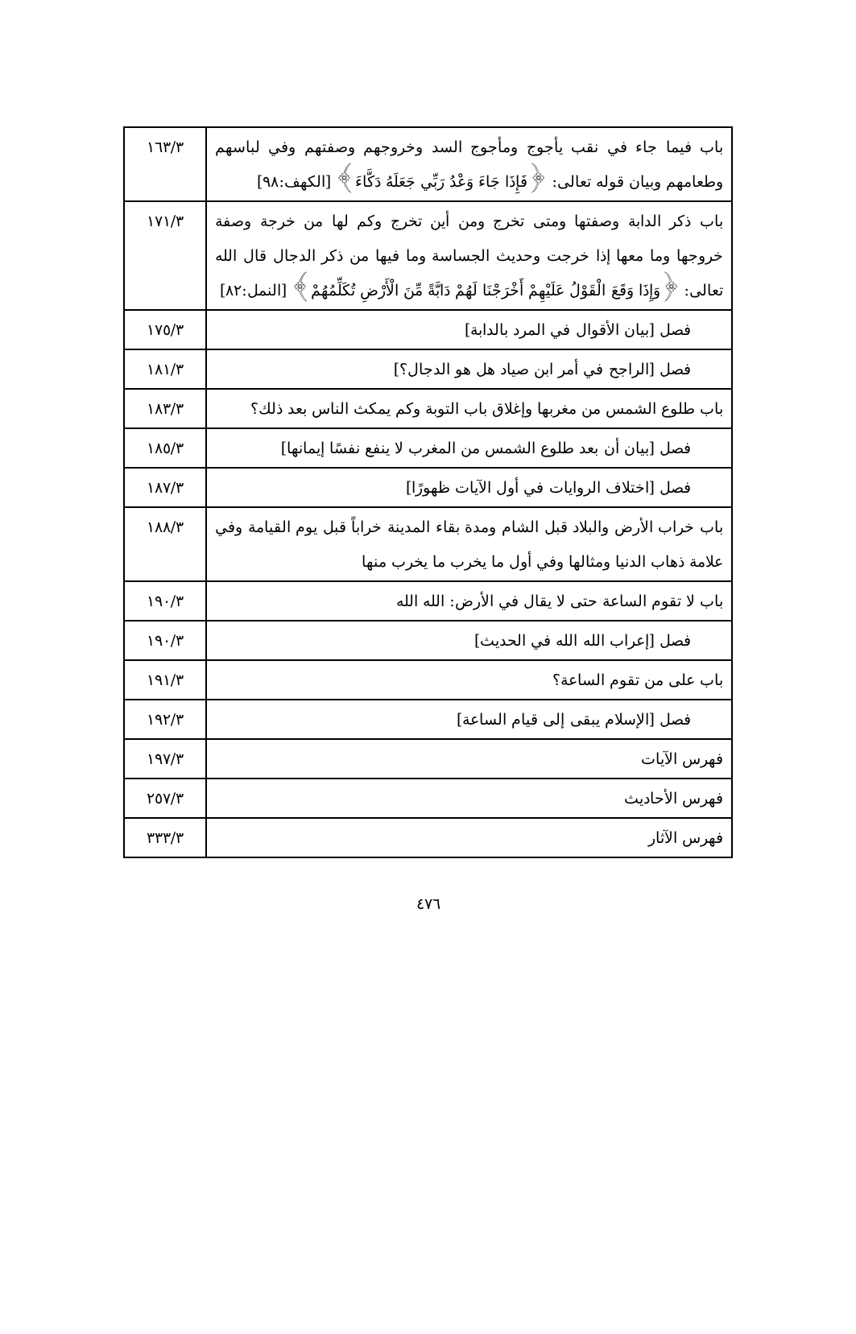| باب فيما جاء في نقب يأجوج ومأجوج السد وخروجهم وصفتهم وفي لباسهم وطعامهم وبيان قوله تعالى: ﴿فَإِذَا جَاءَ وَعْدُ رَبِّي جَعَلَهُ دَكَّاءَ﴾ [الكهف:٩٨] | ١٦٣/٣ |
| باب ذكر الدابة وصفتها ومتى تخرج ومن أين تخرج وكم لها من خرجة وصفة خروجها وما معها إذا خرجت وحديث الجساسة وما فيها من ذكر الدجال قال الله تعالى: ﴿وَإِذَا وَقَعَ الْقَوْلُ عَلَيْهِمْ أَخْرَجْنَا لَهُمْ دَابَّةً مِّنَ الْأَرْضِ تُكَلِّمُهُمْ﴾ [النمل:٨٢] | ١٧١/٣ |
| فصل [بيان الأقوال في المرد بالدابة] | ١٧٥/٣ |
| فصل [الراجح في أمر ابن صياد هل هو الدجال؟] | ١٨١/٣ |
| باب طلوع الشمس من مغربها وإغلاق باب التوبة وكم يمكث الناس بعد ذلك؟ | ١٨٣/٣ |
| فصل [بيان أن بعد طلوع الشمس من المغرب لا ينفع نفسًا إيمانها] | ١٨٥/٣ |
| فصل [اختلاف الروايات في أول الآيات ظهورًا] | ١٨٧/٣ |
| باب خراب الأرض والبلاد قبل الشام ومدة بقاء المدينة خراباً قبل يوم القيامة وفي علامة ذهاب الدنيا ومثالها وفي أول ما يخرب ما يخرب منها | ١٨٨/٣ |
| باب لا تقوم الساعة حتى لا يقال في الأرض: الله الله | ١٩٠/٣ |
| فصل [إعراب الله الله في الحديث] | ١٩٠/٣ |
| باب على من تقوم الساعة؟ | ١٩١/٣ |
| فصل [الإسلام يبقى إلى قيام الساعة] | ١٩٢/٣ |
| فهرس الآيات | ١٩٧/٣ |
| فهرس الأحاديث | ٢٥٧/٣ |
| فهرس الآثار | ٣٣٣/٣ |
٤٧٦